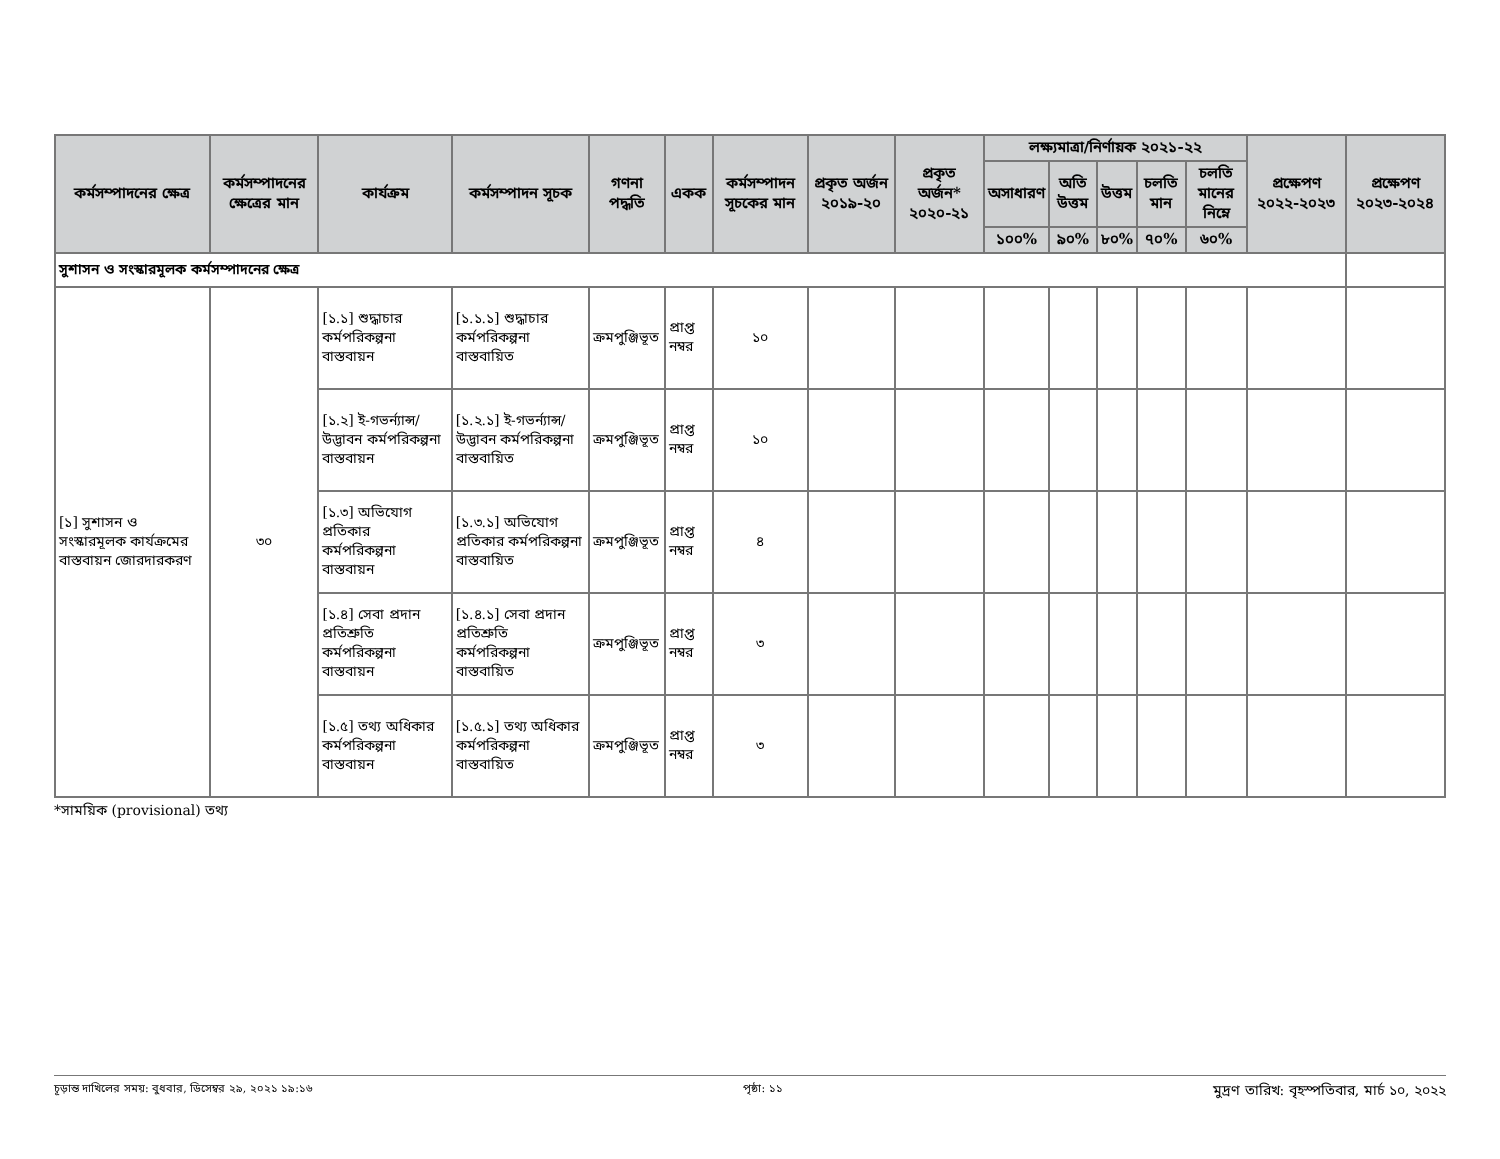| কর্মসম্পাদনের ক্ষেত্র | কর্মসম্পাদনের ক্ষেত্রের মান | কার্যক্রম | কর্মসম্পাদন সূচক | গণনা পদ্ধতি | একক | কর্মসম্পাদন সূচকের মান | প্রকৃত অর্জন ২০১৯-২০ | প্রকৃত অর্জন* ২০২০-২১ | লক্ষ্যমাত্রা/নির্ণায়ক ২০২১-২২ | | | | | প্রক্ষেপণ ২০২২-২০২৩ | প্রক্ষেপণ ২০২৩-২০২৪ |
| --- | --- | --- | --- | --- | --- | --- | --- | --- | --- | --- | --- | --- | --- | --- | --- |
| | | | | | | | | | অসাধারণ | অতি উত্তম | উত্তম | চলতি মান | চলতি মানের নিম্নে | | |
| | | | | | | | | | ১০০% | ৯০% | ৮০% | ৭০% | ৬০% | | |
| সুশাসন ও সংস্কারমূলক কর্মসম্পাদনের ক্ষেত্র | | | | | | | | | | | | | | | |
| [১] সুশাসন ও সংস্কারমূলক কার্যক্রমের বাস্তবায়ন জোরদারকরণ | ৩০ | [১.১] শুদ্ধাচার কর্মপরিকল্পনা বাস্তবায়ন | [১.১.১] শুদ্ধাচার কর্মপরিকল্পনা বাস্তবায়িত | ক্রমপুঞ্জিভূত | প্রাপ্ত নম্বর | ১০ | | | | | | | | | |
| | | [১.২] ই-গভর্ন্যান্স/ উদ্ভাবন কর্মপরিকল্পনা বাস্তবায়ন | [১.২.১] ই-গভর্ন্যান্স/ উদ্ভাবন কর্মপরিকল্পনা বাস্তবায়িত | ক্রমপুঞ্জিভূত | প্রাপ্ত নম্বর | ১০ | | | | | | | | | |
| | | [১.৩] অভিযোগ প্রতিকার কর্মপরিকল্পনা বাস্তবায়ন | [১.৩.১] অভিযোগ প্রতিকার কর্মপরিকল্পনা বাস্তবায়িত | ক্রমপুঞ্জিভূত | প্রাপ্ত নম্বর | ৪ | | | | | | | | | |
| | | [১.৪] সেবা প্রদান প্রতিশ্রুতি কর্মপরিকল্পনা বাস্তবায়ন | [১.৪.১] সেবা প্রদান প্রতিশ্রুতি কর্মপরিকল্পনা বাস্তবায়িত | ক্রমপুঞ্জিভূত | প্রাপ্ত নম্বর | ৩ | | | | | | | | | |
| | | [১.৫] তথ্য অধিকার কর্মপরিকল্পনা বাস্তবায়ন | [১.৫.১] তথ্য অধিকার কর্মপরিকল্পনা বাস্তবায়িত | ক্রমপুঞ্জিভূত | প্রাপ্ত নম্বর | ৩ | | | | | | | | | |
*সাময়িক (provisional) তথ্য
চূড়ান্ত দাখিলের সময়: বুধবার, ডিসেম্বর ২৯, ২০২১ ১৯:১৬ পৃষ্ঠা: ১১ মুদ্রণ তারিখ: বৃহস্পতিবার, মার্চ ১০, ২০২২